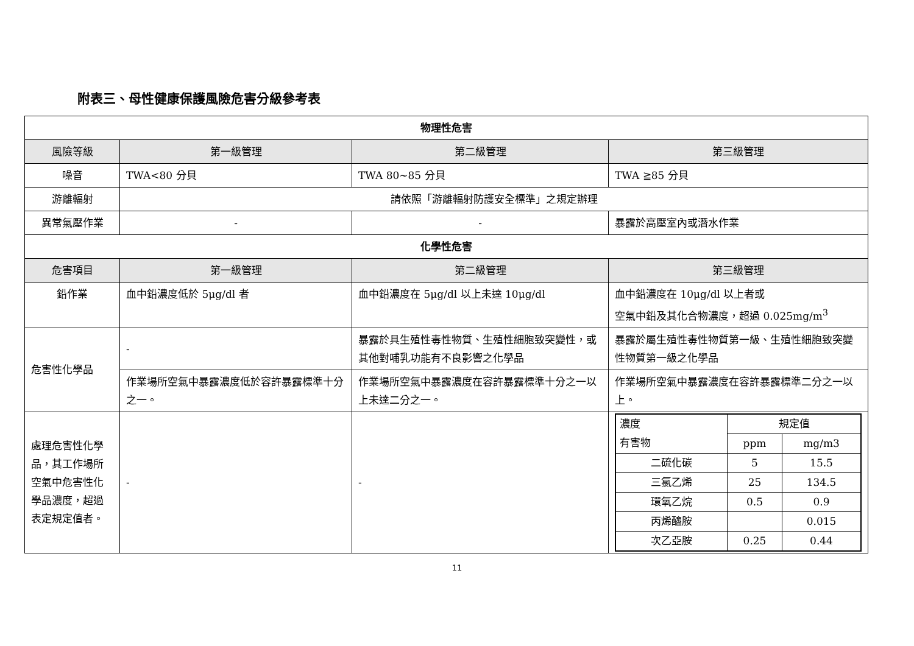附表三、母性健康保護風險危害分級參考表
| 物理性危害 | | | |
| --- | --- | --- | --- |
| 風險等級 | 第一級管理 | 第二級管理 | 第三級管理 |
| 噪音 | TWA<80 分貝 | TWA 80~85 分貝 | TWA ≧85 分貝 |
| 游離輻射 | 請依照「游離輻射防護安全標準」之規定辦理 | | |
| 異常氣壓作業 | - | - | 暴露於高壓室內或潛水作業 |
| 化學性危害 | | | |
| 危害項目 | 第一級管理 | 第二級管理 | 第三級管理 |
| 鉛作業 | 血中鉛濃度低於 5μg/dl 者 | 血中鉛濃度在 5μg/dl 以上未達 10μg/dl | 血中鉛濃度在 10μg/dl 以上者或 空氣中鉛及其化合物濃度，超過 0.025mg/m<sup>3</sup> |
| 危害性化學品 | - | 暴露於具生殖性毒性物質、生殖性細胞致突變性，或其他對哺乳功能有不良影響之化學品 | 暴露於屬生殖性毒性物質第一級、生殖性細胞致突變性物質第一級之化學品 |
| | 作業場所空氣中暴露濃度低於容許暴露標準十分之一。 | 作業場所空氣中暴露濃度在容許暴露標準十分之一以上未達二分之一。 | 作業場所空氣中暴露濃度在容許暴露標準二分之一以上。 |
| 處理危害性化學品，其工作場所空氣中危害性化學品濃度，超過表定規定值者。 | - | - | / 濃度 有害物 / 規定值 / / / / ppm / mg/m3 / / 二硫化碳 / 5 / 15.5 / / 三氯乙烯 / 25 / 134.5 / / 環氧乙烷 / 0.5 / 0.9 / / 丙烯醯胺 / / 0.015 / / 次乙亞胺 / 0.25 / 0.44 / |
11